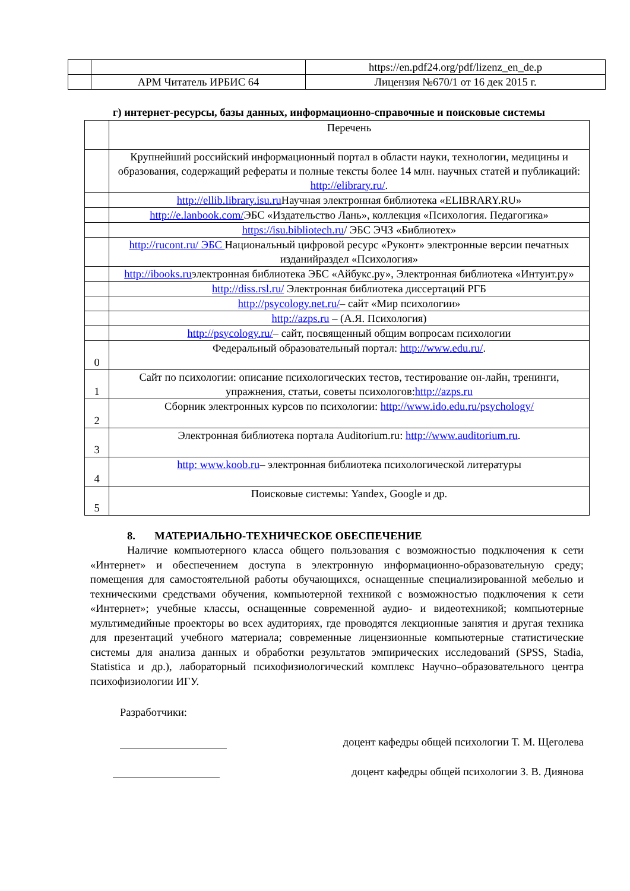| | | https://en.pdf24.org/pdf/lizenz_en_de.p |
| | АРМ Читатель ИРБИС 64 | Лицензия №670/1 от 16 дек 2015 г. |
г) интернет-ресурсы, базы данных, информационно-справочные и поисковые системы
| | Перечень |
| | Крупнейший российский информационный портал в области науки, технологии, медицины и образования, содержащий рефераты и полные тексты более 14 млн. научных статей и публикаций: http://elibrary.ru/ . |
| | http://ellib.library.isu.ru Научная электронная библиотека «ELIBRARY.RU» |
| | http://e.lanbook.com/ ЭБС «Издательство Лань», коллекция «Психология. Педагогика» |
| | https://isu.bibliotech.ru / ЭБС ЭЧЗ «Библиотех» |
| | http://rucont.ru/ ЭБС Национальный цифровой ресурс «Руконт» электронные версии печатных изданийраздел «Психология» |
| | http://ibooks.ru электронная библиотека ЭБС «Айбукс.ру», Электронная библиотека «Интуит.ру» |
| | http://diss.rsl.ru/ Электронная библиотека диссертаций РГБ |
| | http://psycology.net.ru/ – сайт «Мир психологии» |
| | http://azps.ru – (А.Я. Психология) |
| | http://psycology.ru/ – сайт, посвященный общим вопросам психологии |
| 0 | Федеральный образовательный портал: http://www.edu.ru/ . |
| 1 | Сайт по психологии: описание психологических тестов, тестирование он-лайн, тренинги, упражнения, статьи, советы психологов: http://azps.ru |
| 2 | Сборник электронных курсов по психологии: http://www.ido.edu.ru/psychology/ |
| 3 | Электронная библиотека портала Auditorium.ru: http://www.auditorium.ru . |
| 4 | http: www.koob.ru – электронная библиотека психологической литературы |
| 5 | Поисковые системы: Yandex, Google и др. |
8. МАТЕРИАЛЬНО-ТЕХНИЧЕСКОЕ ОБЕСПЕЧЕНИЕ
Наличие компьютерного класса общего пользования с возможностью подключения к сети «Интернет» и обеспечением доступа в электронную информационно-образовательную среду; помещения для самостоятельной работы обучающихся, оснащенные специализированной мебелью и техническими средствами обучения, компьютерной техникой с возможностью подключения к сети «Интернет»; учебные классы, оснащенные современной аудио- и видеотехникой; компьютерные мультимедийные проекторы во всех аудиториях, где проводятся лекционные занятия и другая техника для презентаций учебного материала; современные лицензионные компьютерные статистические системы для анализа данных и обработки результатов эмпирических исследований (SPSS, Stadia, Statistica и др.), лабораторный психофизиологический комплекс Научно–образовательного центра психофизиологии ИГУ.
Разработчики:
доцент кафедры общей психологии Т. М. Щеголева
доцент кафедры общей психологии З. В. Диянова